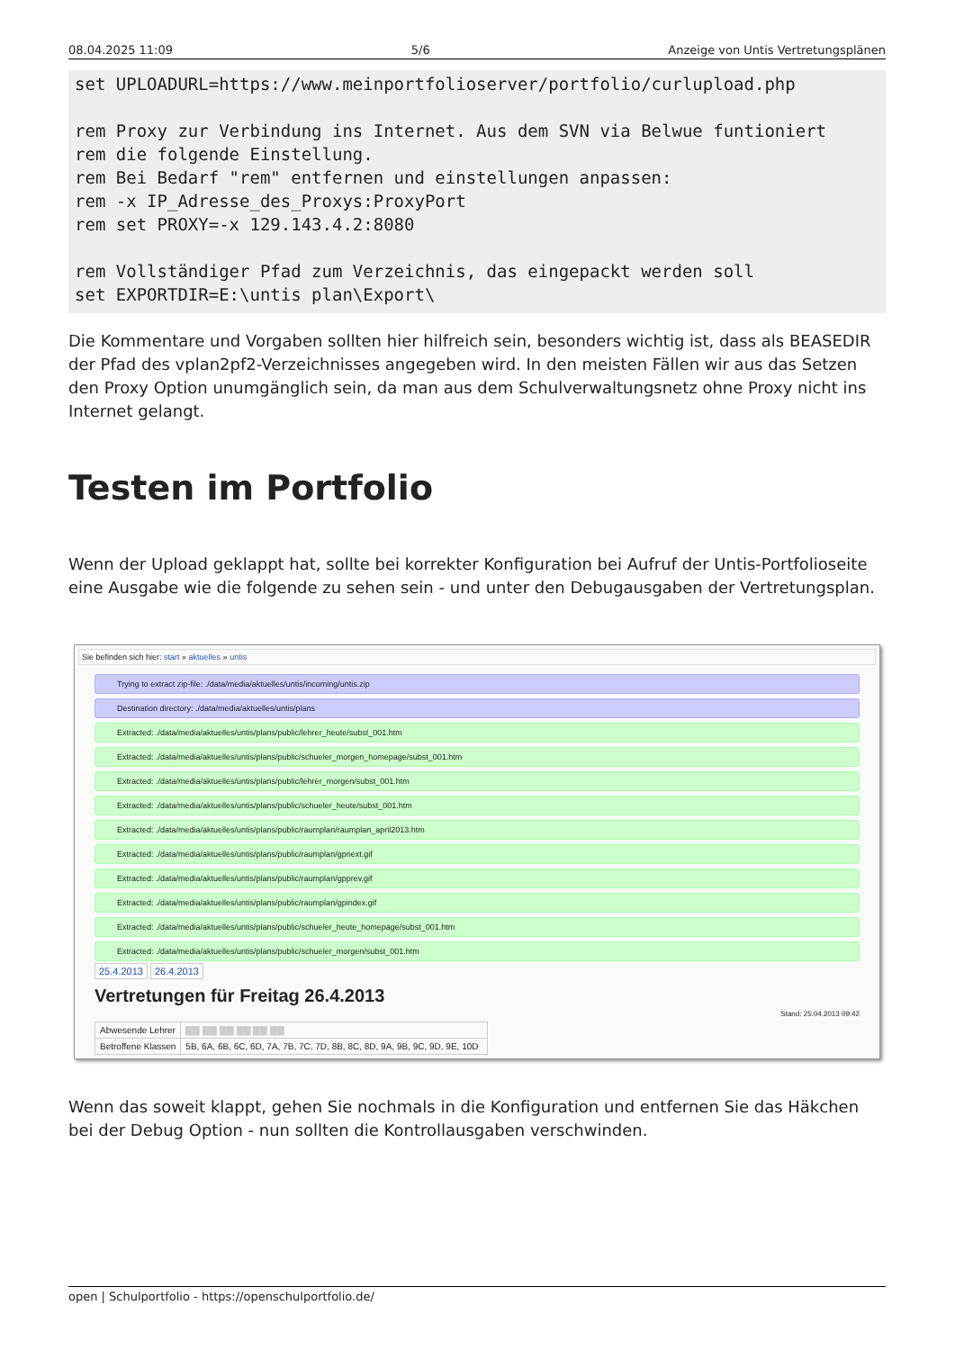08.04.2025 11:09 5/6 Anzeige von Untis Vertretungsplänen
set UPLOADURL=https://www.meinportfolioserver/portfolio/curlupload.php

rem Proxy zur Verbindung ins Internet. Aus dem SVN via Belwue funtioniert
rem die folgende Einstellung.
rem Bei Bedarf "rem" entfernen und einstellungen anpassen:
rem -x IP_Adresse_des_Proxys:ProxyPort
rem set PROXY=-x 129.143.4.2:8080

rem Vollständiger Pfad zum Verzeichnis, das eingepackt werden soll
set EXPORTDIR=E:\untis plan\Export\
Die Kommentare und Vorgaben sollten hier hilfreich sein, besonders wichtig ist, dass als BEASEDIR der Pfad des vplan2pf2-Verzeichnisses angegeben wird. In den meisten Fällen wir aus das Setzen den Proxy Option unumgänglich sein, da man aus dem Schulverwaltungsnetz ohne Proxy nicht ins Internet gelangt.
Testen im Portfolio
Wenn der Upload geklappt hat, sollte bei korrekter Konfiguration bei Aufruf der Untis-Portfolioseite eine Ausgabe wie die folgende zu sehen sein - und unter den Debugausgaben der Vertretungsplan.
Sie befinden sich hier: start » aktuelles » untis
Trying to extract zip-file: ./data/media/aktuelles/untis/incoming/untis.zip
Destination directory: ./data/media/aktuelles/untis/plans
Extracted: ./data/media/aktuelles/untis/plans/public/lehrer_heute/subst_001.htm
Extracted: ./data/media/aktuelles/untis/plans/public/schueler_morgen_homepage/subst_001.htm
Extracted: ./data/media/aktuelles/untis/plans/public/lehrer_morgen/subst_001.htm
Extracted: ./data/media/aktuelles/untis/plans/public/schueler_heute/subst_001.htm
Extracted: ./data/media/aktuelles/untis/plans/public/raumplan/raumplan_april2013.htm
Extracted: ./data/media/aktuelles/untis/plans/public/raumplan/gpnext.gif
Extracted: ./data/media/aktuelles/untis/plans/public/raumplan/gpprev.gif
Extracted: ./data/media/aktuelles/untis/plans/public/raumplan/gpindex.gif
Extracted: ./data/media/aktuelles/untis/plans/public/schueler_heute_homepage/subst_001.htm
Extracted: ./data/media/aktuelles/untis/plans/public/schueler_morgen/subst_001.htm
25.4.2013 26.4.2013
Vertretungen für Freitag 26.4.2013
Stand: 25.04.2013 09:42
| Abwesende Lehrer | ▇▇ ▇▇ ▇▇ ▇▇ ▇▇ ▇▇ |
| Betroffene Klassen | 5B, 6A, 6B, 6C, 6D, 7A, 7B, 7C, 7D, 8B, 8C, 8D, 9A, 9B, 9C, 9D, 9E, 10D |
Wenn das soweit klappt, gehen Sie nochmals in die Konfiguration und entfernen Sie das Häkchen bei der Debug Option - nun sollten die Kontrollausgaben verschwinden.
open | Schulportfolio - https://openschulportfolio.de/